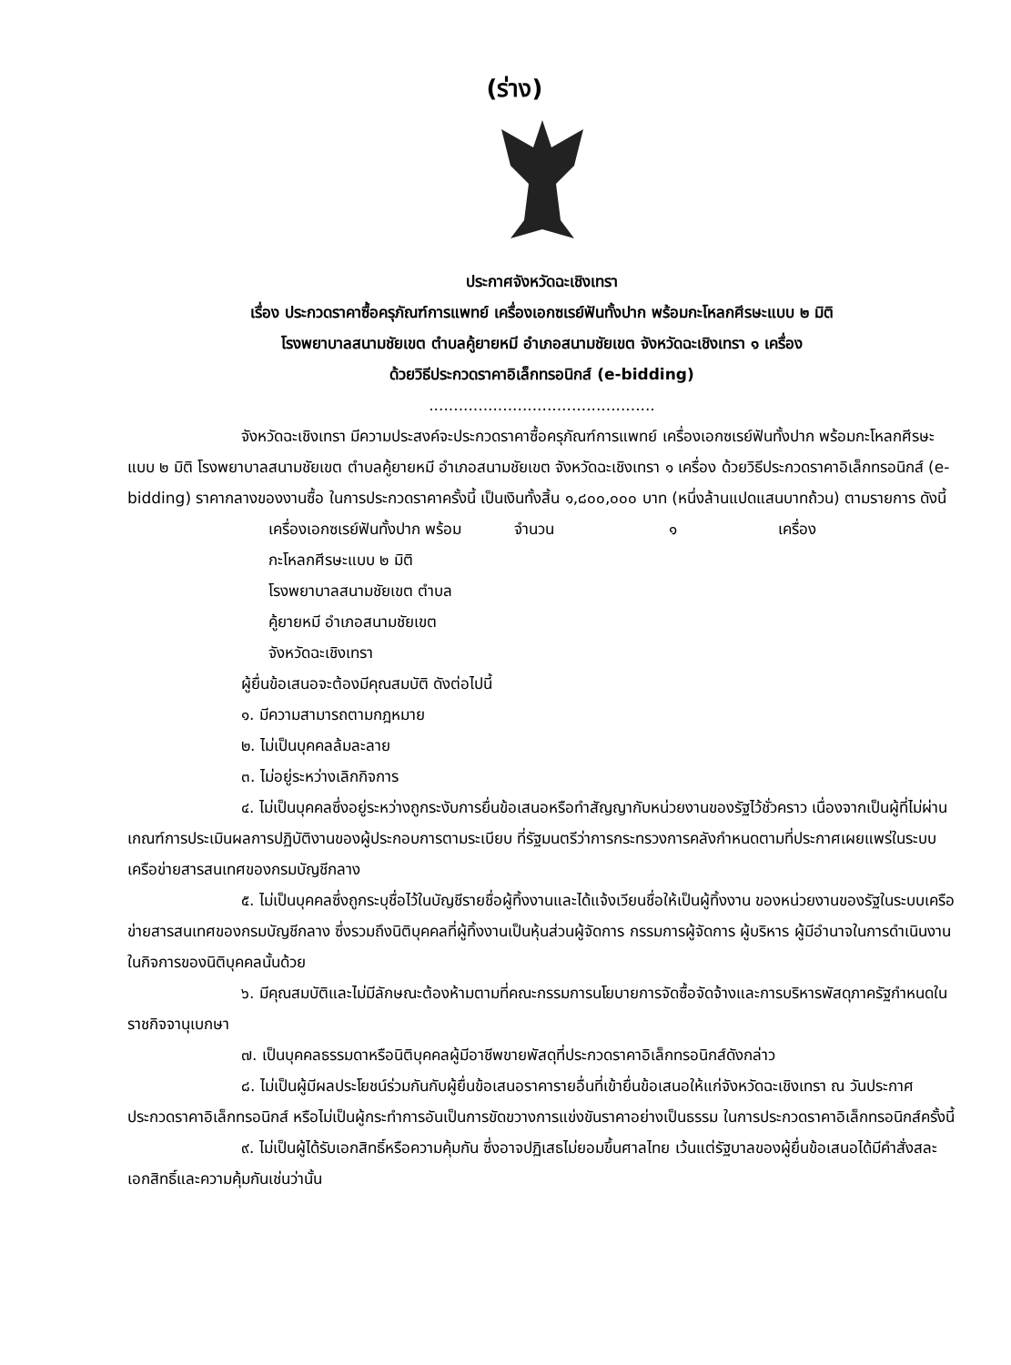(ร่าง)
ประกาศจังหวัดฉะเชิงเทรา
เรื่อง ประกวดราคาซื้อครุภัณฑ์การแพทย์ เครื่องเอกซเรย์ฟันทั้งปาก พร้อมกะโหลกศีรษะแบบ ๒ มิติ
โรงพยาบาลสนามชัยเขต ตำบลคู้ยายหมี อำเภอสนามชัยเขต จังหวัดฉะเชิงเทรา ๑ เครื่อง
ด้วยวิธีประกวดราคาอิเล็กทรอนิกส์ (e-bidding)
..............................................
จังหวัดฉะเชิงเทรา มีความประสงค์จะประกวดราคาซื้อครุภัณฑ์การแพทย์ เครื่องเอกซเรย์ฟันทั้งปาก พร้อมกะโหลกศีรษะแบบ ๒ มิติ โรงพยาบาลสนามชัยเขต ตำบลคู้ยายหมี อำเภอสนามชัยเขต จังหวัดฉะเชิงเทรา ๑ เครื่อง ด้วยวิธีประกวดราคาอิเล็กทรอนิกส์ (e-bidding) ราคากลางของงานซื้อ ในการประกวดราคาครั้งนี้ เป็นเงินทั้งสิ้น ๑,๘๐๐,๐๐๐ บาท (หนึ่งล้านแปดแสนบาทถ้วน) ตามรายการ ดังนี้
เครื่องเอกซเรย์ฟันทั้งปาก พร้อม
กะโหลกศีรษะแบบ ๒ มิติ
โรงพยาบาลสนามชัยเขต ตำบล
คู้ยายหมี อำเภอสนามชัยเขต
จังหวัดฉะเชิงเทรา
จำนวน ๑ เครื่อง
ผู้ยื่นข้อเสนอจะต้องมีคุณสมบัติ ดังต่อไปนี้
๑. มีความสามารถตามกฎหมาย
๒. ไม่เป็นบุคคลล้มละลาย
๓. ไม่อยู่ระหว่างเลิกกิจการ
๔. ไม่เป็นบุคคลซึ่งอยู่ระหว่างถูกระงับการยื่นข้อเสนอหรือทำสัญญากับหน่วยงานของรัฐไว้ชั่วคราว เนื่องจากเป็นผู้ที่ไม่ผ่านเกณฑ์การประเมินผลการปฏิบัติงานของผู้ประกอบการตามระเบียบ ที่รัฐมนตรีว่าการกระทรวงการคลังกำหนดตามที่ประกาศเผยแพร่ในระบบเครือข่ายสารสนเทศของกรมบัญชีกลาง
๕. ไม่เป็นบุคคลซึ่งถูกระบุชื่อไว้ในบัญชีรายชื่อผู้ทิ้งงานและได้แจ้งเวียนชื่อให้เป็นผู้ทิ้งงาน ของหน่วยงานของรัฐในระบบเครือข่ายสารสนเทศของกรมบัญชีกลาง ซึ่งรวมถึงนิติบุคคลที่ผู้ทิ้งงานเป็นหุ้นส่วนผู้จัดการ กรรมการผู้จัดการ ผู้บริหาร ผู้มีอำนาจในการดำเนินงานในกิจการของนิติบุคคลนั้นด้วย
๖. มีคุณสมบัติและไม่มีลักษณะต้องห้ามตามที่คณะกรรมการนโยบายการจัดซื้อจัดจ้างและการบริหารพัสดุภาครัฐกำหนดในราชกิจจานุเบกษา
๗. เป็นบุคคลธรรมดาหรือนิติบุคคลผู้มีอาชีพขายพัสดุที่ประกวดราคาอิเล็กทรอนิกส์ดังกล่าว
๘. ไม่เป็นผู้มีผลประโยชน์ร่วมกันกับผู้ยื่นข้อเสนอราคารายอื่นที่เข้ายื่นข้อเสนอให้แก่จังหวัดฉะเชิงเทรา ณ วันประกาศประกวดราคาอิเล็กทรอนิกส์ หรือไม่เป็นผู้กระทำการอันเป็นการขัดขวางการแข่งขันราคาอย่างเป็นธรรม ในการประกวดราคาอิเล็กทรอนิกส์ครั้งนี้
๙. ไม่เป็นผู้ได้รับเอกสิทธิ์หรือความคุ้มกัน ซึ่งอาจปฏิเสธไม่ยอมขึ้นศาลไทย เว้นแต่รัฐบาลของผู้ยื่นข้อเสนอได้มีคำสั่งสละเอกสิทธิ์และความคุ้มกันเช่นว่านั้น